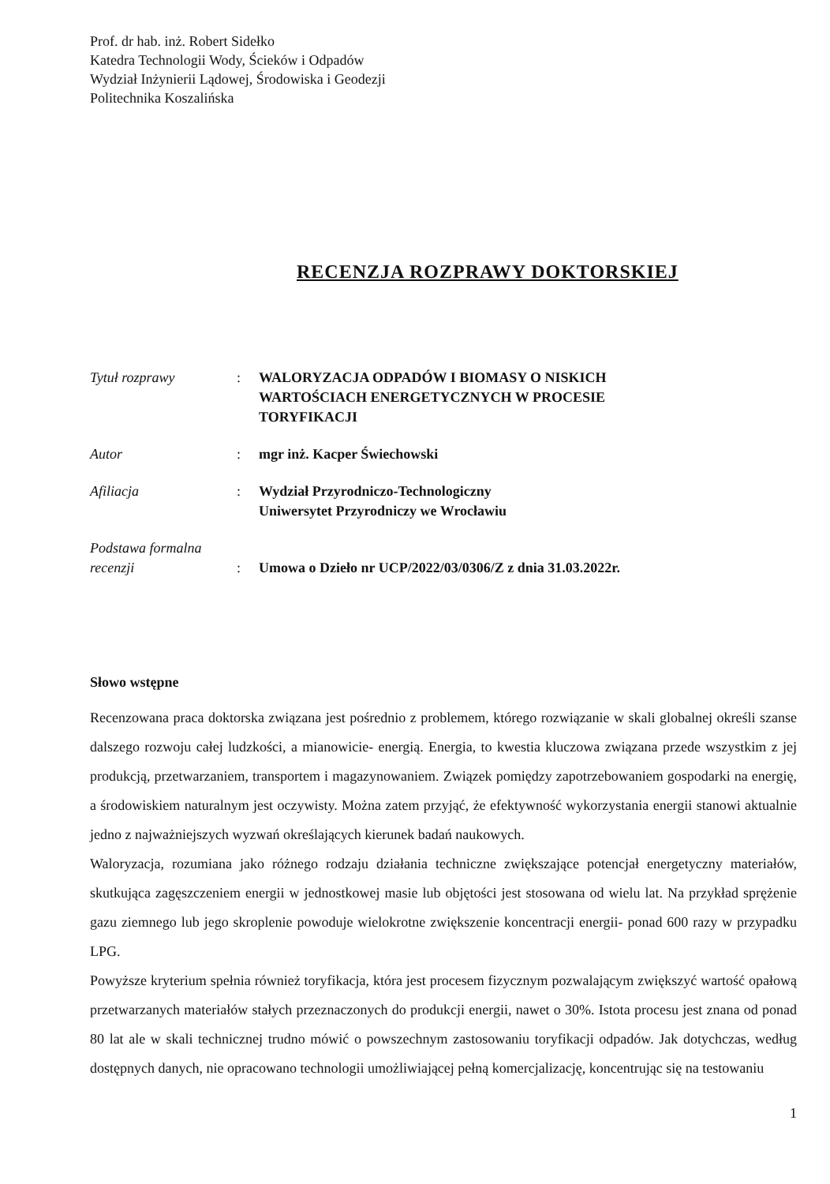Prof. dr hab. inż. Robert Sidełko
Katedra Technologii Wody, Ścieków i Odpadów
Wydział Inżynierii Lądowej, Środowiska i Geodezji
Politechnika Koszalińska
RECENZJA ROZPRAWY DOKTORSKIEJ
| Tytuł rozprawy | : | WALORYZACJA ODPADÓW I BIOMASY O NISKICH WARTOŚCIACH ENERGETYCZNYCH W PROCESIE TORYFIKACJI |
| Autor | : | mgr inż. Kacper Świechowski |
| Afiliacja | : | Wydział Przyrodniczo-Technologiczny Uniwersytet Przyrodniczy we Wrocławiu |
| Podstawa formalna recenzji | : | Umowa o Dzieło nr UCP/2022/03/0306/Z z dnia 31.03.2022r. |
Słowo wstępne
Recenzowana praca doktorska związana jest pośrednio z problemem, którego rozwiązanie w skali globalnej określi szanse dalszego rozwoju całej ludzkości, a mianowicie- energią. Energia, to kwestia kluczowa związana przede wszystkim z jej produkcją, przetwarzaniem, transportem i magazynowaniem. Związek pomiędzy zapotrzebowaniem gospodarki na energię, a środowiskiem naturalnym jest oczywisty. Można zatem przyjąć, że efektywność wykorzystania energii stanowi aktualnie jedno z najważniejszych wyzwań określających kierunek badań naukowych.
Waloryzacja, rozumiana jako różnego rodzaju działania techniczne zwiększające potencjał energetyczny materiałów, skutkująca zagęszczeniem energii w jednostkowej masie lub objętości jest stosowana od wielu lat. Na przykład sprężenie gazu ziemnego lub jego skroplenie powoduje wielokrotne zwiększenie koncentracji energii- ponad 600 razy w przypadku LPG.
Powyższe kryterium spełnia również toryfikacja, która jest procesem fizycznym pozwalającym zwiększyć wartość opałową przetwarzanych materiałów stałych przeznaczonych do produkcji energii, nawet o 30%. Istota procesu jest znana od ponad 80 lat ale w skali technicznej trudno mówić o powszechnym zastosowaniu toryfikacji odpadów. Jak dotychczas, według dostępnych danych, nie opracowano technologii umożliwiającej pełną komercjalizację, koncentrując się na testowaniu
1